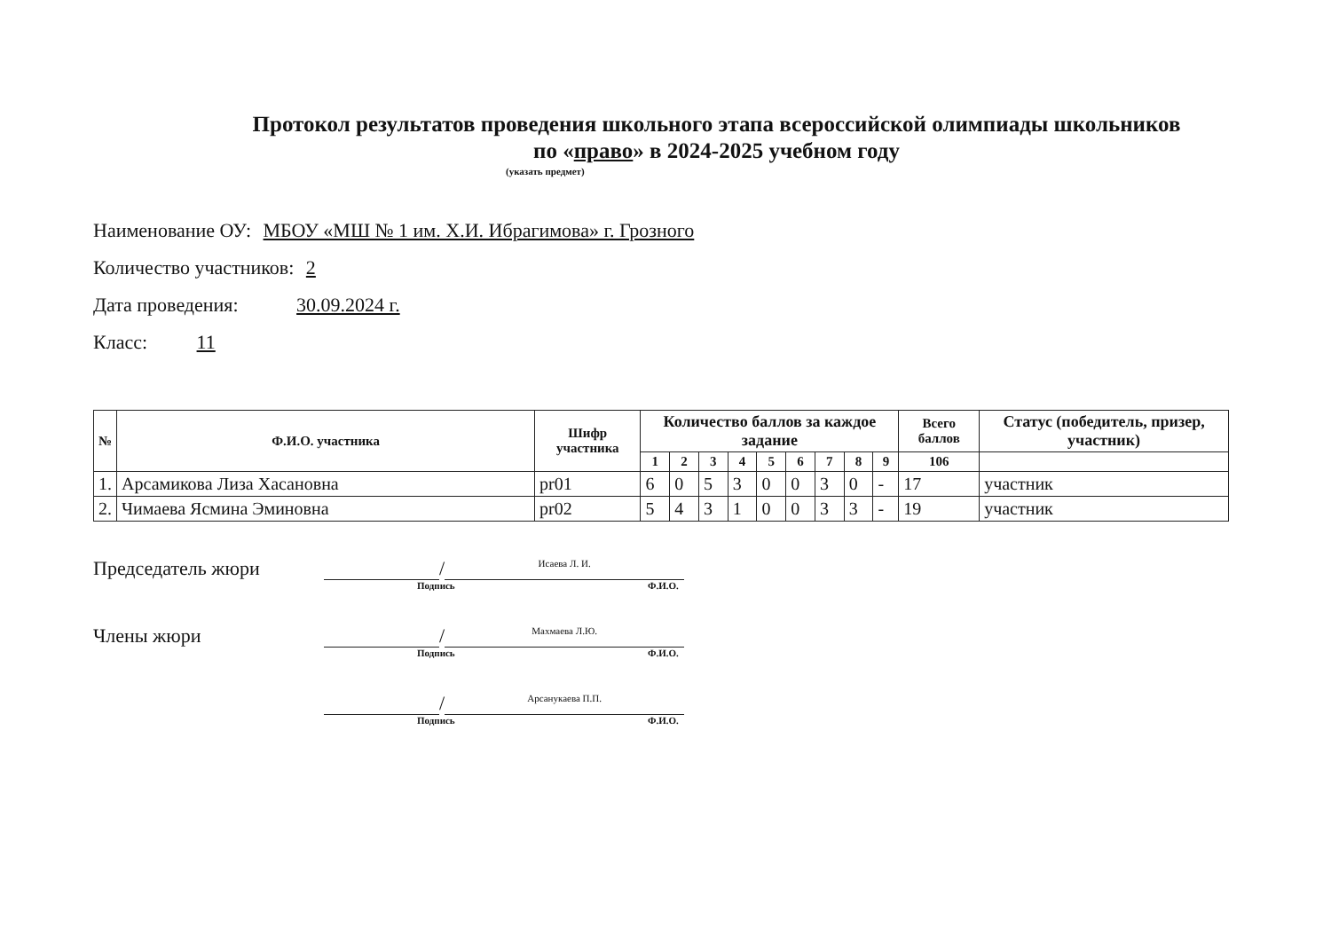Протокол результатов проведения школьного этапа всероссийской олимпиады школьников
по «право» в 2024-2025 учебном году
(указать предмет)
Наименование ОУ: МБОУ «МШ № 1 им. Х.И. Ибрагимова» г. Грозного
Количество участников: 2
Дата проведения: 30.09.2024 г.
Класс: 11
| № | Ф.И.О. участника | Шифр участника | Количество баллов за каждое задание | | | | | | | | | Всего баллов | Статус (победитель, призер, участник) |
| --- | --- | --- | --- | --- | --- | --- | --- | --- | --- | --- | --- | --- | --- |
| | | | 1 | 2 | 3 | 4 | 5 | 6 | 7 | 8 | 9 | 106 | |
| 1. | Арсамикова Лиза Хасановна | pr01 | 6 | 0 | 5 | 3 | 0 | 0 | 3 | 0 | - | 17 | участник |
| 2. | Чимаева Ясмина Эминовна | pr02 | 5 | 4 | 3 | 1 | 0 | 0 | 3 | 3 | - | 19 | участник |
Председатель жюри / Исаева Л. И.
Подпись Ф.И.О.
Члены жюри / Махмаева Л.Ю.
Подпись Ф.И.О.
/ Арсанукаева П.П.
Подпись Ф.И.О.